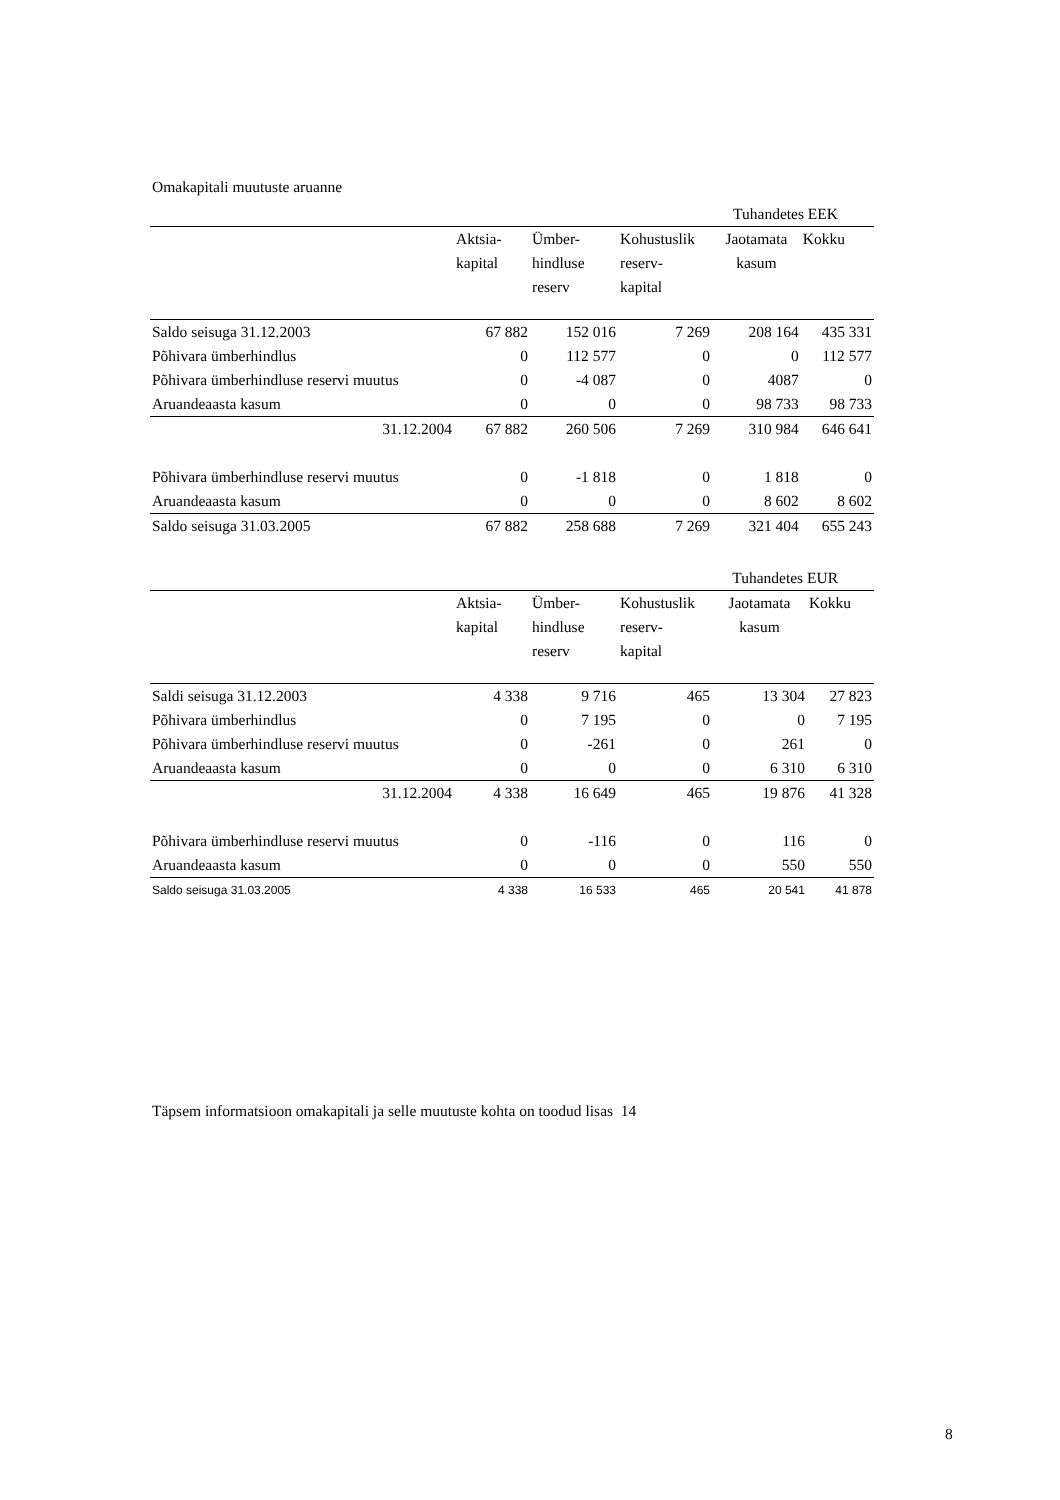Omakapitali muutuste aruanne
| | | | | Tuhandetes EEK | |
| | Aktsia- kapital | Ümber- hindluse reserv | Kohustuslik reserv- kapital | Jaotamata kasum | Kokku |
| Saldo seisuga 31.12.2003 | 67 882 | 152 016 | 7 269 | 208 164 | 435 331 |
| Põhivara ümberhindlus | 0 | 112 577 | 0 | 0 | 112 577 |
| Põhivara ümberhindluse reservi muutus | 0 | -4 087 | 0 | 4087 | 0 |
| Aruandeaasta kasum | 0 | 0 | 0 | 98 733 | 98 733 |
| 31.12.2004 | 67 882 | 260 506 | 7 269 | 310 984 | 646 641 |
| Põhivara ümberhindluse reservi muutus | 0 | -1 818 | 0 | 1 818 | 0 |
| Aruandeaasta kasum | 0 | 0 | 0 | 8 602 | 8 602 |
| Saldo seisuga 31.03.2005 | 67 882 | 258 688 | 7 269 | 321 404 | 655 243 |
| | | | | Tuhandetes EUR | |
| | Aktsia- kapital | Ümber- hindluse reserv | Kohustuslik reserv- kapital | Jaotamata kasum | Kokku |
| Saldi seisuga 31.12.2003 | 4 338 | 9 716 | 465 | 13 304 | 27 823 |
| Põhivara ümberhindlus | 0 | 7 195 | 0 | 0 | 7 195 |
| Põhivara ümberhindluse reservi muutus | 0 | -261 | 0 | 261 | 0 |
| Aruandeaasta kasum | 0 | 0 | 0 | 6 310 | 6 310 |
| 31.12.2004 | 4 338 | 16 649 | 465 | 19 876 | 41 328 |
| Põhivara ümberhindluse reservi muutus | 0 | -116 | 0 | 116 | 0 |
| Aruandeaasta kasum | 0 | 0 | 0 | 550 | 550 |
| Saldo seisuga 31.03.2005 | 4 338 | 16 533 | 465 | 20 541 | 41 878 |
Täpsem informatsioon omakapitali ja selle muutuste kohta on toodud lisas 14
8